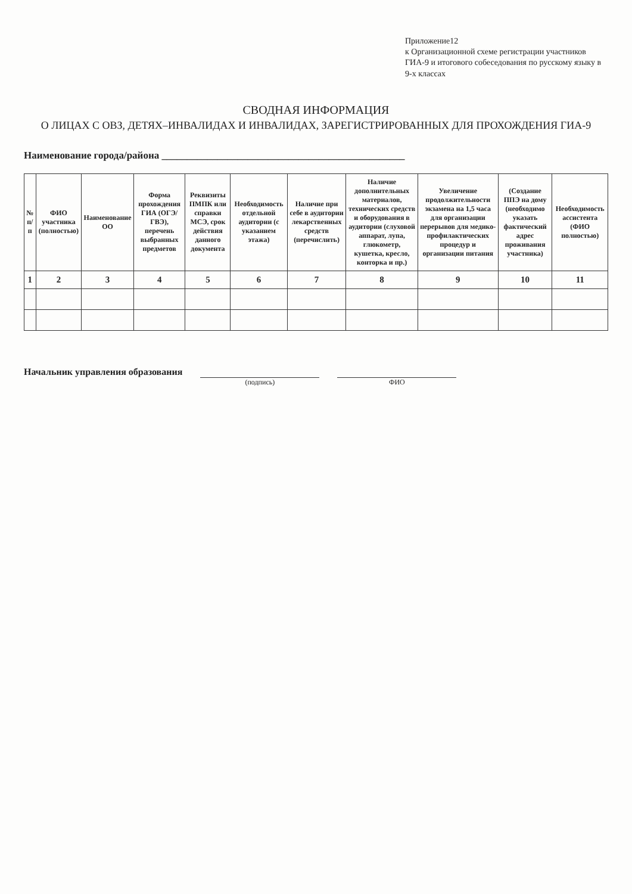Приложение12
к Организационной схеме регистрации участников ГИА-9 и итогового собеседования по русскому языку в 9-х классах
СВОДНАЯ ИНФОРМАЦИЯ
О ЛИЦАХ С ОВЗ, ДЕТЯХ–ИНВАЛИДАХ И ИНВАЛИДАХ, ЗАРЕГИСТРИРОВАННЫХ ДЛЯ ПРОХОЖДЕНИЯ ГИА-9
Наименование города/района ________________________________________________
| № п/п | ФИО участника (полностью) | Наименование ОО | Форма прохождения ГИА (ОГЭ/ГВЭ), перечень выбранных предметов | Реквизиты ПМПК или справки МСЭ, срок действия данного документа | Необходимость отдельной аудитории (с указанием этажа) | Наличие при себе в аудитории лекарственных средств (перечислить) | Наличие дополнительных материалов, технических средств и оборудования в аудитории (слуховой аппарат, лупа, глюкометр, кушетка, кресло, конторка и пр.) | Увеличение продолжительности экзамена на 1,5 часа для организации перерывов для медико-профилактических процедур и организации питания | (Создание ППЭ на дому (необходимо указать фактический адрес проживания участника) | Необходимость ассистента (ФИО полностью) |
| --- | --- | --- | --- | --- | --- | --- | --- | --- | --- | --- |
| 1 | 2 | 3 | 4 | 5 | 6 | 7 | 8 | 9 | 10 | 11 |
Начальник управления образования
(подпись) ФИО